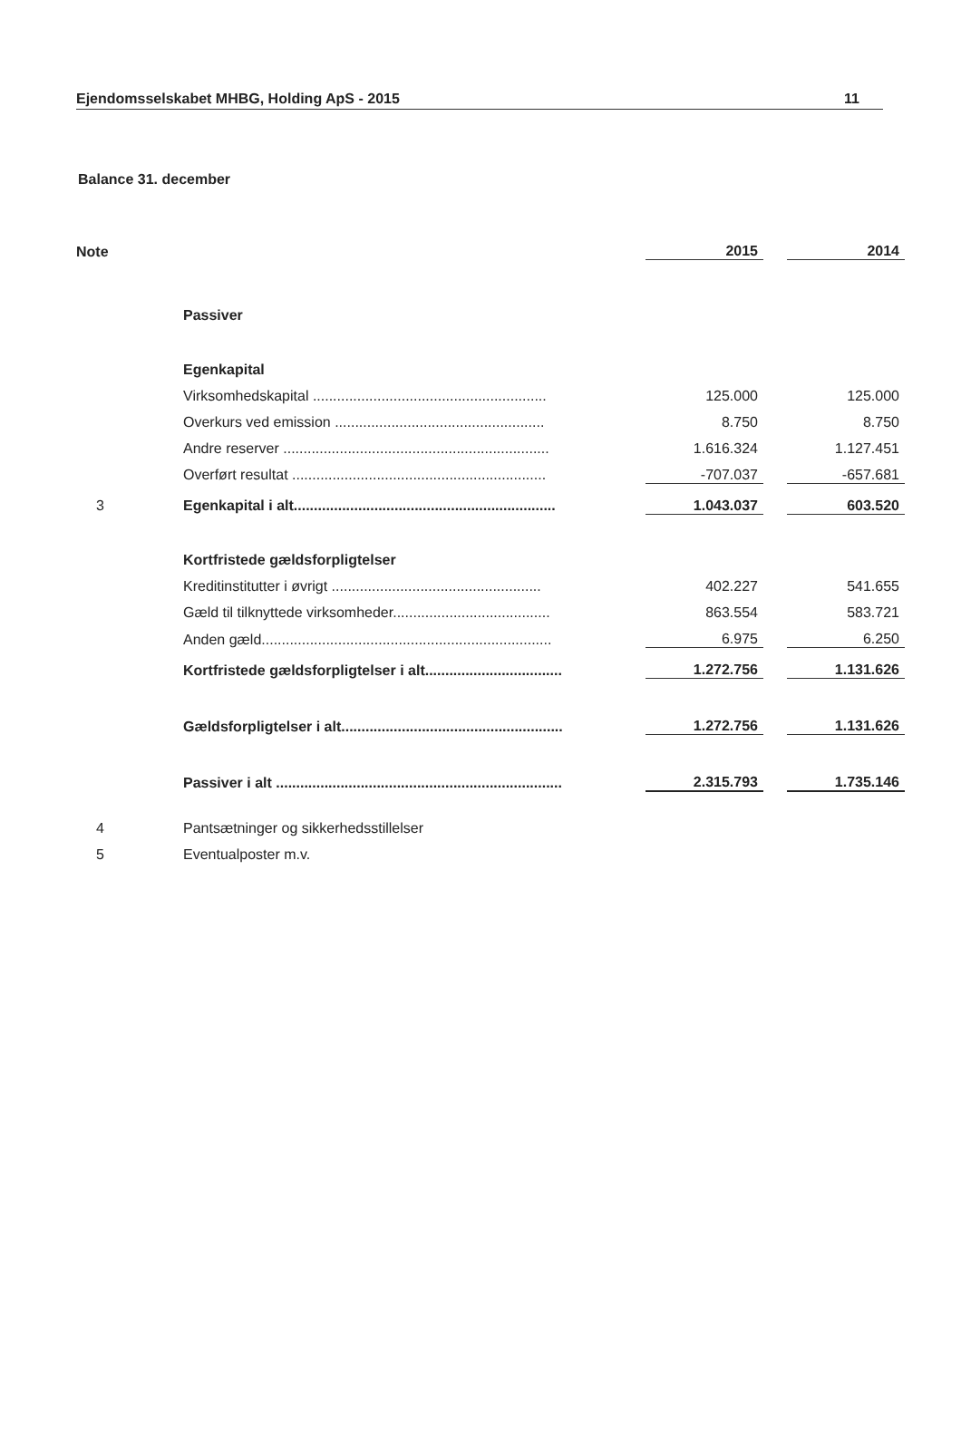Ejendomsselskabet MHBG, Holding ApS - 2015 11
Balance 31. december
| Note | | | 2015 | | 2014 |
| --- | --- | --- | --- | --- | --- |
| | Passiver | | | | |
| | Egenkapital | | | | |
| | Virksomhedskapital .......................................................... | | 125.000 | | 125.000 |
| | Overkurs ved emission .................................................... | | 8.750 | | 8.750 |
| | Andre reserver .................................................................. | | 1.616.324 | | 1.127.451 |
| | Overført resultat ............................................................... | | -707.037 | | -657.681 |
| 3 | Egenkapital i alt................................................................. | | 1.043.037 | | 603.520 |
| | Kortfristede gældsforpligtelser | | | | |
| | Kreditinstitutter i øvrigt .................................................... | | 402.227 | | 541.655 |
| | Gæld til tilknyttede virksomheder....................................... | | 863.554 | | 583.721 |
| | Anden gæld........................................................................ | | 6.975 | | 6.250 |
| | Kortfristede gældsforpligtelser i alt.................................. | | 1.272.756 | | 1.131.626 |
| | Gældsforpligtelser i alt....................................................... | | 1.272.756 | | 1.131.626 |
| | Passiver i alt ....................................................................... | | 2.315.793 | | 1.735.146 |
| 4 | Pantsætninger og sikkerhedsstillelser | | | | |
| 5 | Eventualposter m.v. | | | | |